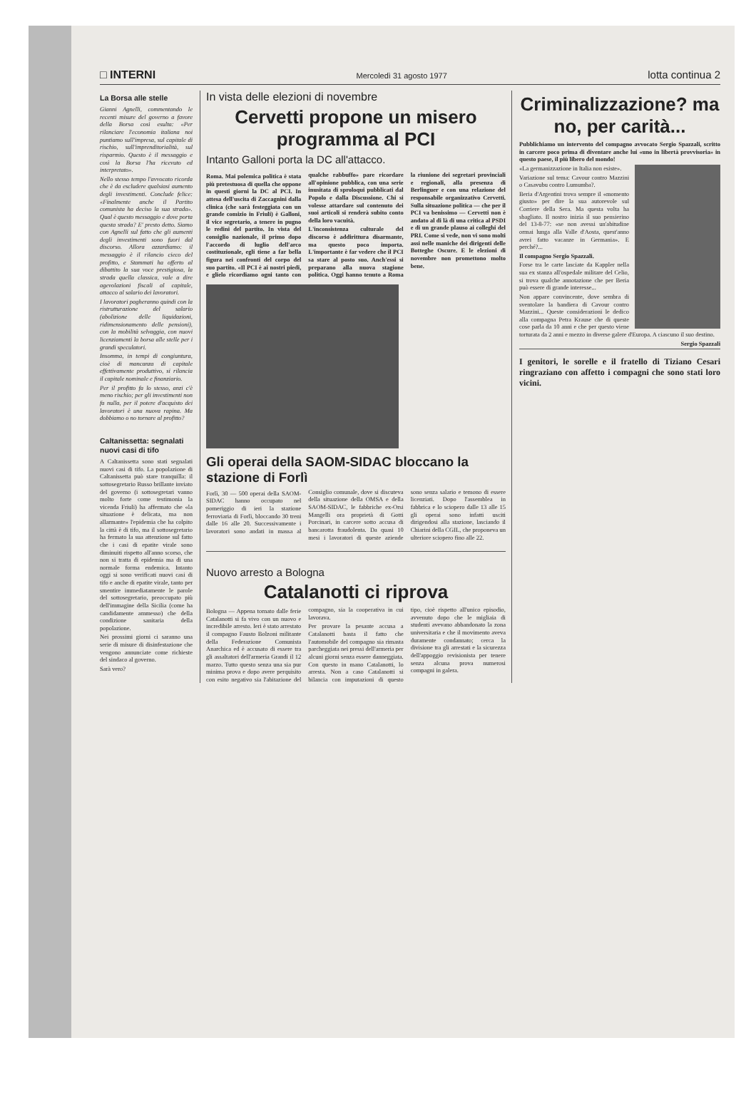□ INTERNI Mercoledì 31 agosto 1977 lotta continua 2
La Borsa alle stelle
Gianni Agnelli, commentando le recenti misure del governo a favore della Borsa così esulta: «Per rilanciare l'economia italiana noi puntiamo sull'impresa, sul capitale di rischio, sull'imprenditorialità, sul risparmio. Questo è il messaggio e così la Borsa l'ha ricevuto ed interpretato».
Nello stesso tempo l'avvocato ricorda che è da escludere qualsiasi aumento degli investimenti. Conclude felice: «Finalmente anche il Partito comunista ha deciso la sua strada». Qual è questo messaggio e dove porta questa strada? E' presto detto. Siamo con Agnelli sul fatto che gli aumenti degli investimenti sono fuori dal discorso. Allora azzardiamo: il messaggio è il rilancio cieco del profitto, e Stammati ha offerto al dibattito la sua voce prestigiosa, la strada quella classica, vale a dire agevolazioni fiscali al capitale, attacco al salario dei lavoratori.
I lavoratori pagheranno quindi con la ristrutturazione del salario (abolizione delle liquidazioni, ridimensionamento delle pensioni), con la mobilità selvaggia, con nuovi licenziamenti la borsa alle stelle per i grandi speculatori.
Insomma, in tempi di congiuntura, cioè di mancanza di capitale effettivamente produttivo, si rilancia il capitale nominale e finanziario.
Per il profitto fa lo stesso, anzi c'è meno rischio; per gli investimenti non fa nulla, per il potere d'acquisto dei lavoratori è una nuova rapina. Ma dobbiamo o no tornare al profitto?
Caltanissetta: segnalati nuovi casi di tifo
A Caltanissetta sono stati segnalati nuovi casi di tifo. La popolazione di Caltanissetta può stare tranquilla: il sottosegretario Russo brillante inviato del governo (i sottosegretari vanno molto forte come testimonia la vicenda Friuli) ha affermato che «la situazione è delicata, ma non allarmante» l'epidemia che ha colpito la città è di tifo, ma il sottosegretario ha fermato la sua attenzione sul fatto che i casi di epatite virale sono diminuiti rispetto all'anno scorso, che non si tratta di epidemia ma di una normale forma endemica. Intanto oggi si sono verificati nuovi casi di tifo e anche di epatite virale, tanto per smentire immediatamente le parole del sottosegretario, preoccupato più dell'immagine della Sicilia (come ha candidamente ammesso) che della condizione sanitaria della popolazione.
Nei prossimi giorni ci saranno una serie di misure di disinfestazione che vengono annunciate come richieste del sindaco al governo.
Sarà vero?
In vista delle elezioni di novembre
Cervetti propone un misero programma al PCI
Intanto Galloni porta la DC all'attacco.
Roma. Mai polemica politica è stata più pretestuosa di quella che oppone in questi giorni la DC al PCI. In attesa dell'uscita di Zaccagnini dalla clinica (che sarà festeggiata con un grande comizio in Friuli) è Galloni, il vice segretario, a tenere in pugno le redini del partito. In vista del consiglio nazionale, il primo dopo l'accordo di luglio dell'arco costituzionale, egli tiene a far bella figura nei confronti del corpo del suo partito. «Il PCI è ai nostri piedi, e glielo ricordiamo ogni tanto con qualche rabbuffo» pare ricordare all'opinione pubblica, con una serie inusitata di sproloqui pubblicati dal Popolo e dalla Discussione. Chi si volesse attardare sul contenuto dei suoi articoli si renderà subito conto della loro vacuità.
L'inconsistenza culturale del discorso è addirittura disarmante, ma questo poco importa. L'importante è far vedere che il PCI sa stare al posto suo. Anch'essi si preparano alla nuova stagione politica. Oggi hanno tenuto a Roma la riunione dei segretari provinciali e regionali, alla presenza di Berlinguer e con una relazione del responsabile organizzativo Cervetti. Sulla situazione politica — che per il PCI va benissimo — Cervetti non è andato al di là di una critica al PSDI e di un grande plauso ai colleghi del PRI. Come si vede, non vi sono molti assi nelle maniche dei dirigenti delle Botteghe Oscure. E le elezioni di novembre non promettono molto bene.
Gli operai della SAOM-SIDAC bloccano la stazione di Forlì
Forlì, 30 — 500 operai della SAOM-SIDAC hanno occupato nel pomeriggio di ieri la stazione ferroviaria di Forlì, bloccando 30 treni dalle 16 alle 20. Successivamente i lavoratori sono andati in massa al Consiglio comunale, dove si discuteva della situazione della OMSA e della SAOM-SIDAC, le fabbriche ex-Orsi Mangelli ora proprietà di Gotti Porcinari, in carcere sotto accusa di bancarotta fraudolenta. Da quasi 10 mesi i lavoratori di queste aziende sono senza salario e temono di essere licenziati. Dopo l'assemblea in fabbrica e lo sciopero dalle 13 alle 15 gli operai sono infatti usciti dirigendosi alla stazione, lasciando il Chiarini della CGIL, che proponeva un ulteriore sciopero fino alle 22.
Nuovo arresto a Bologna
Catalanotti ci riprova
Bologna — Appena tornato dalle ferie Catalanotti si fa vivo con un nuovo e incredibile arresto. Ieri è stato arrestato il compagno Fausto Bolzoni militante della Federazione Comunista Anarchica ed è accusato di essere tra gli assaltatori dell'armeria Grandi il 12 marzo. Tutto questo senza una sia pur minima prova e dopo avere perquisito con esito negativo sia l'abitazione del compagno, sia la cooperativa in cui lavorava.
Per provare la pesante accusa a Catalanotti basta il fatto che l'automobile del compagno sia rimasta parcheggiata nei pressi dell'armeria per alcuni giorni senza essere danneggiata. Con questo in mano Catalanotti, lo arresta. Non a caso Catalanotti si bilancia con imputazioni di questo tipo, cioè rispetto all'unico episodio, avvenuto dopo che le migliaia di studenti avevano abbandonato la zona universitaria e che il movimento aveva duramente condannato; cerca la divisione tra gli arrestati e la sicurezza dell'appoggio revisionista per tenere senza alcuna prova numerosi compagni in galera.
Criminalizzazione? ma no, per carità...
Pubblichiamo un intervento del compagno avvocato Sergio Spazzali, scritto in carcere poco prima di diventare anche lui «uno in libertà provvisoria» in questo paese, il più libero del mondo!
«La germanizzazione in Italia non esiste».
Variazione sul tema: Cavour contro Mazzini o Casavubu contro Lumumba?.
Beria d'Argentini trova sempre il «momento giusto» per dire la sua autorevole sul Corriere della Sera. Ma questa volta ha sbagliato. Il nostro inizia il suo pensierino del 13-8-77: «se non avessi un'abitudine ormai lunga alla Valle d'Aosta, quest'anno avrei fatto vacanze in Germania». E perché?...
Il compagno Sergio Spazzali.
Forse tra le carte lasciate da Kappler nella sua ex stanza all'ospedale militare del Celio, si trova qualche annotazione che per Beria può essere di grande interesse...
Non appare convincente, dove sembra di sventolare la bandiera di Cavour contro Mazzini... Queste considerazioni le dedico alla compagna Petra Krause che di queste cose parla da 10 anni e che per questo viene torturata da 2 anni e mezzo in diverse galere d'Europa. A ciascuno il suo destino.
Sergio Spazzali
I genitori, le sorelle e il fratello di Tiziano Cesari ringraziano con affetto i compagni che sono stati loro vicini.